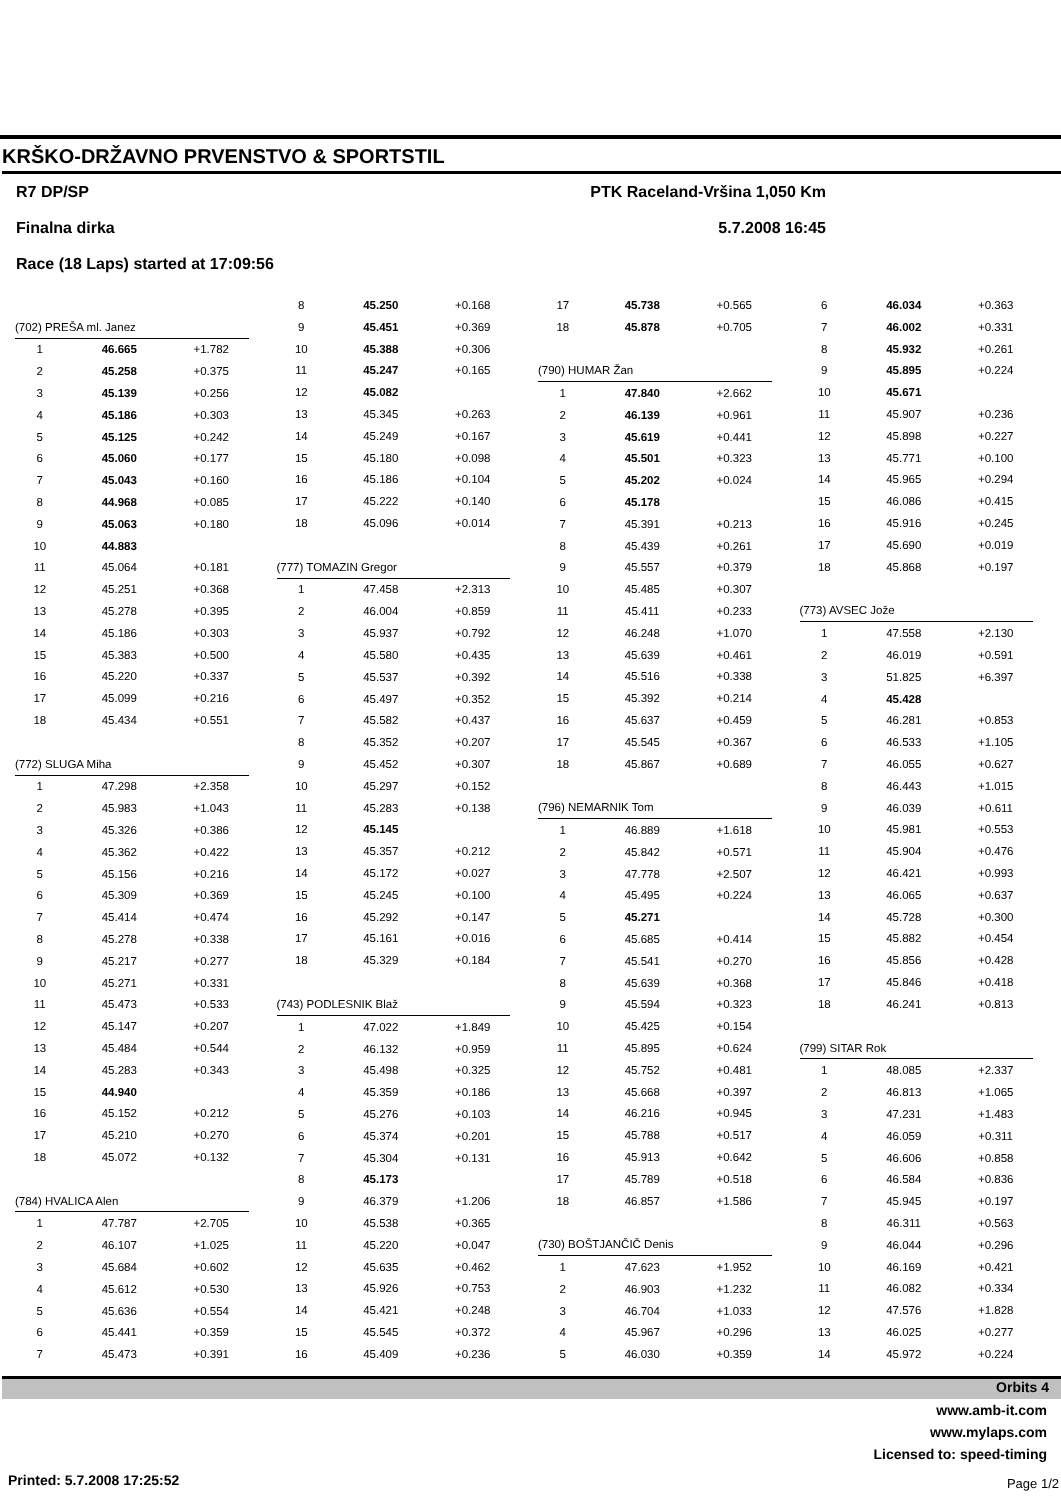KRŠKO-DRŽAVNO PRVENSTVO & SPORTSTIL
R7 DP/SP PTK Raceland-Vršina 1,050 Km
Finalna dirka 5.7.2008 16:45
Race (18 Laps) started at 17:09:56
| (702) PREŠA ml. Janez | | |
| 1 | 46.665 | +1.782 |
| 2 | 45.258 | +0.375 |
| 3 | 45.139 | +0.256 |
| 4 | 45.186 | +0.303 |
| 5 | 45.125 | +0.242 |
| 6 | 45.060 | +0.177 |
| 7 | 45.043 | +0.160 |
| 8 | 44.968 | +0.085 |
| 9 | 45.063 | +0.180 |
| 10 | 44.883 | |
| 11 | 45.064 | +0.181 |
| 12 | 45.251 | +0.368 |
| 13 | 45.278 | +0.395 |
| 14 | 45.186 | +0.303 |
| 15 | 45.383 | +0.500 |
| 16 | 45.220 | +0.337 |
| 17 | 45.099 | +0.216 |
| 18 | 45.434 | +0.551 |
| (772) SLUGA Miha | | |
| 1 | 47.298 | +2.358 |
| 2 | 45.983 | +1.043 |
| 3 | 45.326 | +0.386 |
| 4 | 45.362 | +0.422 |
| 5 | 45.156 | +0.216 |
| 6 | 45.309 | +0.369 |
| 7 | 45.414 | +0.474 |
| 8 | 45.278 | +0.338 |
| 9 | 45.217 | +0.277 |
| 10 | 45.271 | +0.331 |
| 11 | 45.473 | +0.533 |
| 12 | 45.147 | +0.207 |
| 13 | 45.484 | +0.544 |
| 14 | 45.283 | +0.343 |
| 15 | 44.940 | |
| 16 | 45.152 | +0.212 |
| 17 | 45.210 | +0.270 |
| 18 | 45.072 | +0.132 |
| (784) HVALICA Alen | | |
| 1 | 47.787 | +2.705 |
| 2 | 46.107 | +1.025 |
| 3 | 45.684 | +0.602 |
| 4 | 45.612 | +0.530 |
| 5 | 45.636 | +0.554 |
| 6 | 45.441 | +0.359 |
| 7 | 45.473 | +0.391 |
| 8 | 45.250 | +0.168 |
| 9 | 45.451 | +0.369 |
| 10 | 45.388 | +0.306 |
| 11 | 45.247 | +0.165 |
| 12 | 45.082 | |
| 13 | 45.345 | +0.263 |
| 14 | 45.249 | +0.167 |
| 15 | 45.180 | +0.098 |
| 16 | 45.186 | +0.104 |
| 17 | 45.222 | +0.140 |
| 18 | 45.096 | +0.014 |
| (777) TOMAZIN Gregor | | |
| 1 | 47.458 | +2.313 |
| 2 | 46.004 | +0.859 |
| 3 | 45.937 | +0.792 |
| 4 | 45.580 | +0.435 |
| 5 | 45.537 | +0.392 |
| 6 | 45.497 | +0.352 |
| 7 | 45.582 | +0.437 |
| 8 | 45.352 | +0.207 |
| 9 | 45.452 | +0.307 |
| 10 | 45.297 | +0.152 |
| 11 | 45.283 | +0.138 |
| 12 | 45.145 | |
| 13 | 45.357 | +0.212 |
| 14 | 45.172 | +0.027 |
| 15 | 45.245 | +0.100 |
| 16 | 45.292 | +0.147 |
| 17 | 45.161 | +0.016 |
| 18 | 45.329 | +0.184 |
| (743) PODLESNIK Blaž | | |
| 1 | 47.022 | +1.849 |
| 2 | 46.132 | +0.959 |
| 3 | 45.498 | +0.325 |
| 4 | 45.359 | +0.186 |
| 5 | 45.276 | +0.103 |
| 6 | 45.374 | +0.201 |
| 7 | 45.304 | +0.131 |
| 8 | 45.173 | |
| 9 | 46.379 | +1.206 |
| 10 | 45.538 | +0.365 |
| 11 | 45.220 | +0.047 |
| 12 | 45.635 | +0.462 |
| 13 | 45.926 | +0.753 |
| 14 | 45.421 | +0.248 |
| 15 | 45.545 | +0.372 |
| 16 | 45.409 | +0.236 |
| 17 | 45.738 | +0.565 |
| 18 | 45.878 | +0.705 |
| (790) HUMAR Žan | | |
| 1 | 47.840 | +2.662 |
| 2 | 46.139 | +0.961 |
| 3 | 45.619 | +0.441 |
| 4 | 45.501 | +0.323 |
| 5 | 45.202 | +0.024 |
| 6 | 45.178 | |
| 7 | 45.391 | +0.213 |
| 8 | 45.439 | +0.261 |
| 9 | 45.557 | +0.379 |
| 10 | 45.485 | +0.307 |
| 11 | 45.411 | +0.233 |
| 12 | 46.248 | +1.070 |
| 13 | 45.639 | +0.461 |
| 14 | 45.516 | +0.338 |
| 15 | 45.392 | +0.214 |
| 16 | 45.637 | +0.459 |
| 17 | 45.545 | +0.367 |
| 18 | 45.867 | +0.689 |
| (796) NEMARNIK Tom | | |
| 1 | 46.889 | +1.618 |
| 2 | 45.842 | +0.571 |
| 3 | 47.778 | +2.507 |
| 4 | 45.495 | +0.224 |
| 5 | 45.271 | |
| 6 | 45.685 | +0.414 |
| 7 | 45.541 | +0.270 |
| 8 | 45.639 | +0.368 |
| 9 | 45.594 | +0.323 |
| 10 | 45.425 | +0.154 |
| 11 | 45.895 | +0.624 |
| 12 | 45.752 | +0.481 |
| 13 | 45.668 | +0.397 |
| 14 | 46.216 | +0.945 |
| 15 | 45.788 | +0.517 |
| 16 | 45.913 | +0.642 |
| 17 | 45.789 | +0.518 |
| 18 | 46.857 | +1.586 |
| (730) BOŠTJANČIČ Denis | | |
| 1 | 47.623 | +1.952 |
| 2 | 46.903 | +1.232 |
| 3 | 46.704 | +1.033 |
| 4 | 45.967 | +0.296 |
| 5 | 46.030 | +0.359 |
| 6 | 46.034 | +0.363 |
| 7 | 46.002 | +0.331 |
| 8 | 45.932 | +0.261 |
| 9 | 45.895 | +0.224 |
| 10 | 45.671 | |
| 11 | 45.907 | +0.236 |
| 12 | 45.898 | +0.227 |
| 13 | 45.771 | +0.100 |
| 14 | 45.965 | +0.294 |
| 15 | 46.086 | +0.415 |
| 16 | 45.916 | +0.245 |
| 17 | 45.690 | +0.019 |
| 18 | 45.868 | +0.197 |
| (773) AVSEC Jože | | |
| 1 | 47.558 | +2.130 |
| 2 | 46.019 | +0.591 |
| 3 | 51.825 | +6.397 |
| 4 | 45.428 | |
| 5 | 46.281 | +0.853 |
| 6 | 46.533 | +1.105 |
| 7 | 46.055 | +0.627 |
| 8 | 46.443 | +1.015 |
| 9 | 46.039 | +0.611 |
| 10 | 45.981 | +0.553 |
| 11 | 45.904 | +0.476 |
| 12 | 46.421 | +0.993 |
| 13 | 46.065 | +0.637 |
| 14 | 45.728 | +0.300 |
| 15 | 45.882 | +0.454 |
| 16 | 45.856 | +0.428 |
| 17 | 45.846 | +0.418 |
| 18 | 46.241 | +0.813 |
| (799) SITAR Rok | | |
| 1 | 48.085 | +2.337 |
| 2 | 46.813 | +1.065 |
| 3 | 47.231 | +1.483 |
| 4 | 46.059 | +0.311 |
| 5 | 46.606 | +0.858 |
| 6 | 46.584 | +0.836 |
| 7 | 45.945 | +0.197 |
| 8 | 46.311 | +0.563 |
| 9 | 46.044 | +0.296 |
| 10 | 46.169 | +0.421 |
| 11 | 46.082 | +0.334 |
| 12 | 47.576 | +1.828 |
| 13 | 46.025 | +0.277 |
| 14 | 45.972 | +0.224 |
Orbits 4
www.amb-it.com
www.mylaps.com
Licensed to: speed-timing
Printed: 5.7.2008 17:25:52 Page 1/2